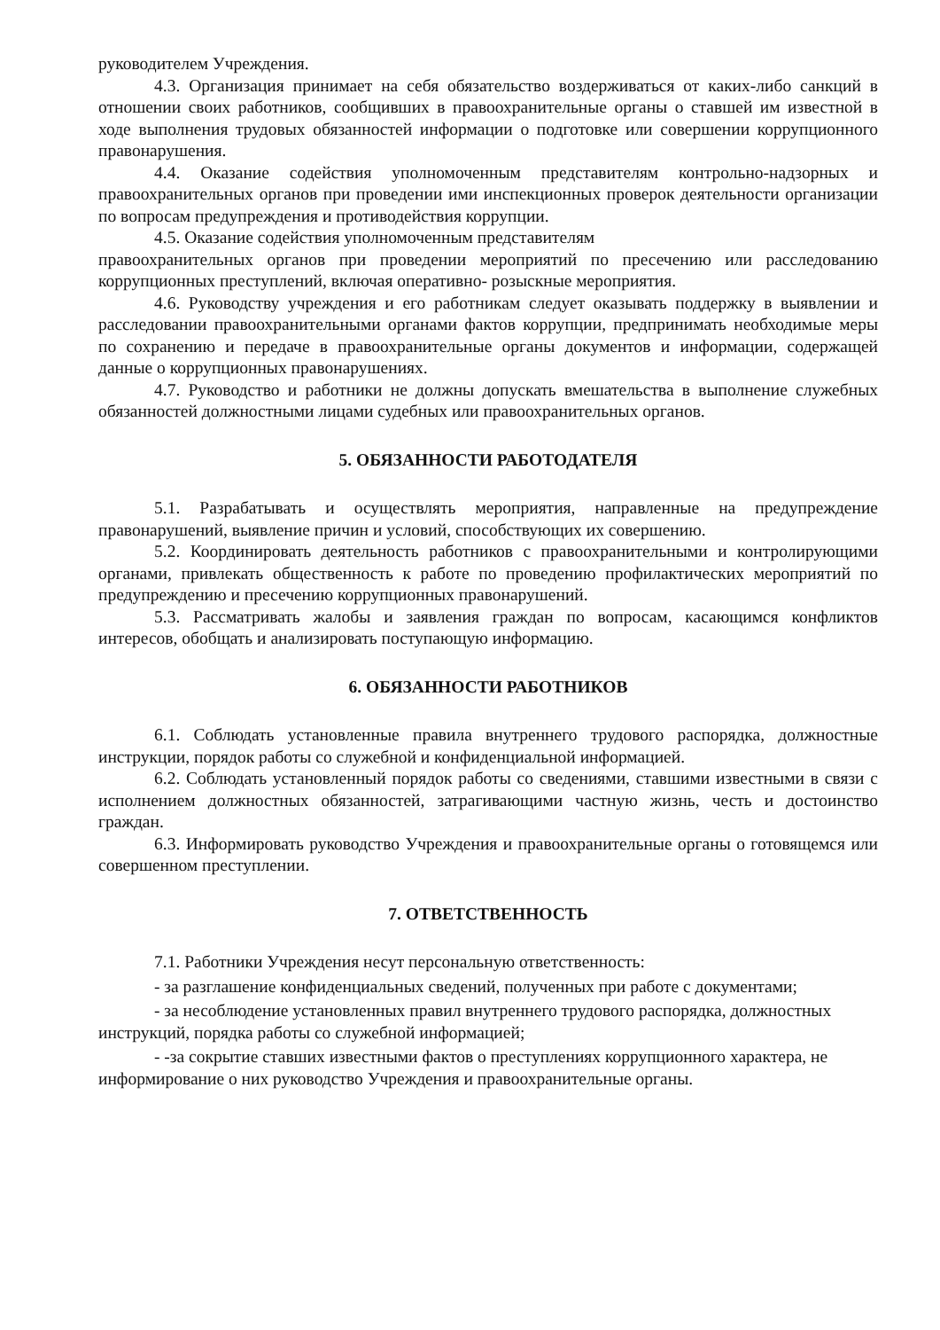руководителем Учреждения.
4.3. Организация принимает на себя обязательство воздерживаться от каких-либо санкций в отношении своих работников, сообщивших в правоохранительные органы о ставшей им известной в ходе выполнения трудовых обязанностей информации о подготовке или совершении коррупционного правонарушения.
4.4. Оказание содействия уполномоченным представителям контрольно-надзорных и правоохранительных органов при проведении ими инспекционных проверок деятельности организации по вопросам предупреждения и противодействия коррупции.
4.5. Оказание содействия уполномоченным представителям
правоохранительных органов при проведении мероприятий по пресечению или расследованию коррупционных преступлений, включая оперативно- розыскные мероприятия.
4.6. Руководству учреждения и его работникам следует оказывать поддержку в выявлении и расследовании правоохранительными органами фактов коррупции, предпринимать необходимые меры по сохранению и передаче в правоохранительные органы документов и информации, содержащей данные о коррупционных правонарушениях.
4.7. Руководство и работники не должны допускать вмешательства в выполнение служебных обязанностей должностными лицами судебных или правоохранительных органов.
5. ОБЯЗАННОСТИ РАБОТОДАТЕЛЯ
5.1. Разрабатывать и осуществлять мероприятия, направленные на предупреждение правонарушений, выявление причин и условий, способствующих их совершению.
5.2. Координировать деятельность работников с правоохранительными и контролирующими органами, привлекать общественность к работе по проведению профилактических мероприятий по предупреждению и пресечению коррупционных правонарушений.
5.3. Рассматривать жалобы и заявления граждан по вопросам, касающимся конфликтов интересов, обобщать и анализировать поступающую информацию.
6. ОБЯЗАННОСТИ РАБОТНИКОВ
6.1. Соблюдать установленные правила внутреннего трудового распорядка, должностные инструкции, порядок работы со служебной и конфиденциальной информацией.
6.2. Соблюдать установленный порядок работы со сведениями, ставшими известными в связи с исполнением должностных обязанностей, затрагивающими частную жизнь, честь и достоинство граждан.
6.3. Информировать руководство Учреждения и правоохранительные органы о готовящемся или совершенном преступлении.
7. ОТВЕТСТВЕННОСТЬ
7.1. Работники Учреждения несут персональную ответственность:
- за разглашение конфиденциальных сведений, полученных при работе с документами;
- за несоблюдение установленных правил внутреннего трудового распорядка, должностных инструкций, порядка работы со служебной информацией;
- -за сокрытие ставших известными фактов о преступлениях коррупционного характера, не информирование о них руководство Учреждения и правоохранительные органы.